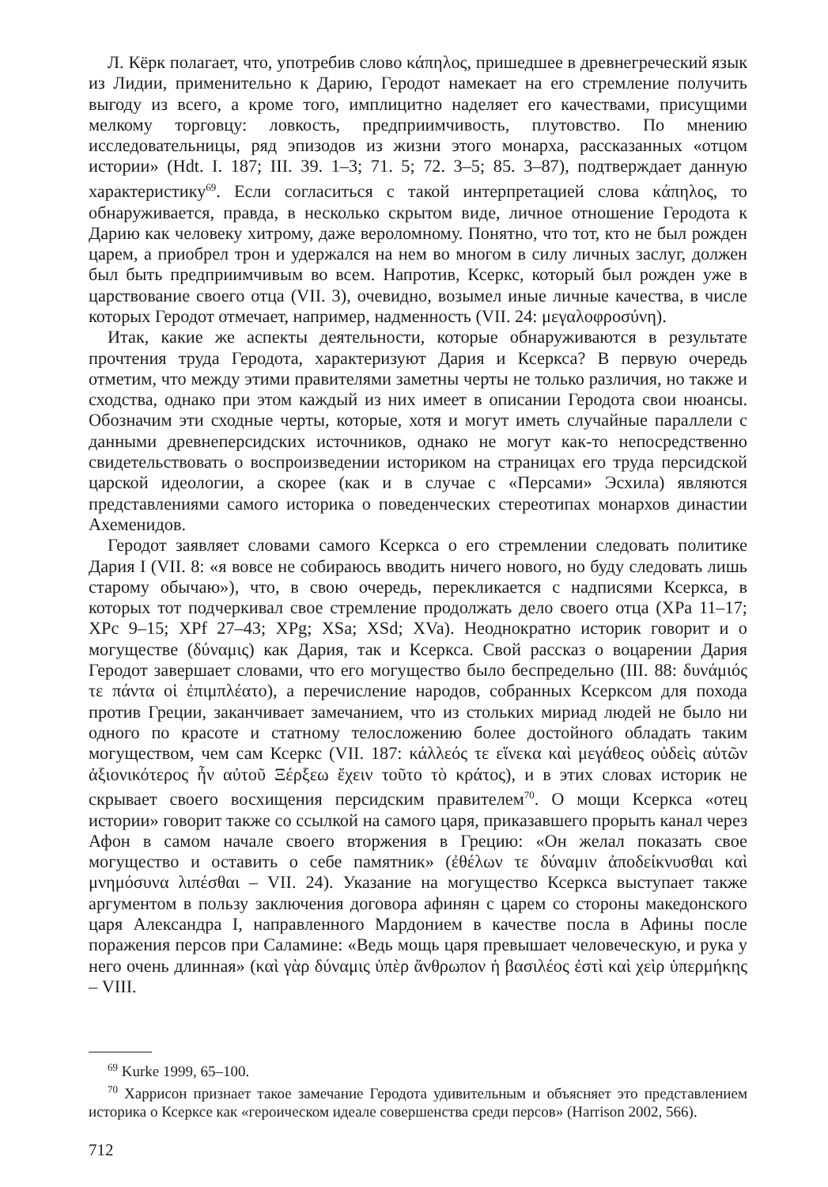Л. Кёрк полагает, что, употребив слово κάπηλος, пришедшее в древнегреческий язык из Лидии, применительно к Дарию, Геродот намекает на его стремление получить выгоду из всего, а кроме того, имплицитно наделяет его качествами, присущими мелкому торговцу: ловкость, предприимчивость, плутовство. По мнению исследовательницы, ряд эпизодов из жизни этого монарха, рассказанных «отцом истории» (Hdt. I. 187; III. 39. 1–3; 71. 5; 72. 3–5; 85. 3–87), подтверждает данную характеристику<sup>69</sup>. Если согласиться с такой интерпретацией слова κάπηλος, то обнаруживается, правда, в несколько скрытом виде, личное отношение Геродота к Дарию как человеку хитрому, даже вероломному. Понятно, что тот, кто не был рожден царем, а приобрел трон и удержался на нем во многом в силу личных заслуг, должен был быть предприимчивым во всем. Напротив, Ксеркс, который был рожден уже в царствование своего отца (VII. 3), очевидно, возымел иные личные качества, в числе которых Геродот отмечает, например, надменность (VII. 24: μεγαλοφροσύνη).
Итак, какие же аспекты деятельности, которые обнаруживаются в результате прочтения труда Геродота, характеризуют Дария и Ксеркса? В первую очередь отметим, что между этими правителями заметны черты не только различия, но также и сходства, однако при этом каждый из них имеет в описании Геродота свои нюансы. Обозначим эти сходные черты, которые, хотя и могут иметь случайные параллели с данными древнеперсидских источников, однако не могут как-то непосредственно свидетельствовать о воспроизведении историком на страницах его труда персидской царской идеологии, а скорее (как и в случае с «Персами» Эсхила) являются представлениями самого историка о поведенческих стереотипах монархов династии Ахеменидов.
Геродот заявляет словами самого Ксеркса о его стремлении следовать политике Дария I (VII. 8: «я вовсе не собираюсь вводить ничего нового, но буду следовать лишь старому обычаю»), что, в свою очередь, перекликается с надписями Ксеркса, в которых тот подчеркивал свое стремление продолжать дело своего отца (XPa 11–17; XPc 9–15; XPf 27–43; XPg; XSa; XSd; XVa). Неоднократно историк говорит и о могуществе (δύναμις) как Дария, так и Ксеркса. Свой рассказ о воцарении Дария Геродот завершает словами, что его могущество было беспредельно (III. 88: δυνάμιός τε πάντα οἱ ἐπιμπλέατο), а перечисление народов, собранных Ксерксом для похода против Греции, заканчивает замечанием, что из стольких мириад людей не было ни одного по красоте и статному телосложению более достойного обладать таким могуществом, чем сам Ксеркс (VII. 187: κάλλεός τε εἵνεκα καὶ μεγάθεος οὐδεὶς αὐτῶν ἀξιονικότερος ἦν αὐτοῦ Ξέρξεω ἔχειν τοῦτο τὸ κράτος), и в этих словах историк не скрывает своего восхищения персидским правителем<sup>70</sup>. О мощи Ксеркса «отец истории» говорит также со ссылкой на самого царя, приказавшего прорыть канал через Афон в самом начале своего вторжения в Грецию: «Он желал показать свое могущество и оставить о себе памятник» (ἐθέλων τε δύναμιν ἀποδείκνυσθαι καὶ μνημόσυνα λιπέσθαι – VII. 24). Указание на могущество Ксеркса выступает также аргументом в пользу заключения договора афинян с царем со стороны македонского царя Александра I, направленного Мардонием в качестве посла в Афины после поражения персов при Саламине: «Ведь мощь царя превышает человеческую, и рука у него очень длинная» (καὶ γὰρ δύναμις ὑπὲρ ἄνθρωπον ἡ βασιλέος ἐστὶ καὶ χεὶρ ὑπερμήκης – VIII.
<sup>69</sup> Kurke 1999, 65–100.
<sup>70</sup> Харрисон признает такое замечание Геродота удивительным и объясняет это представлением историка о Ксерксе как «героическом идеале совершенства среди персов» (Harrison 2002, 566).
712